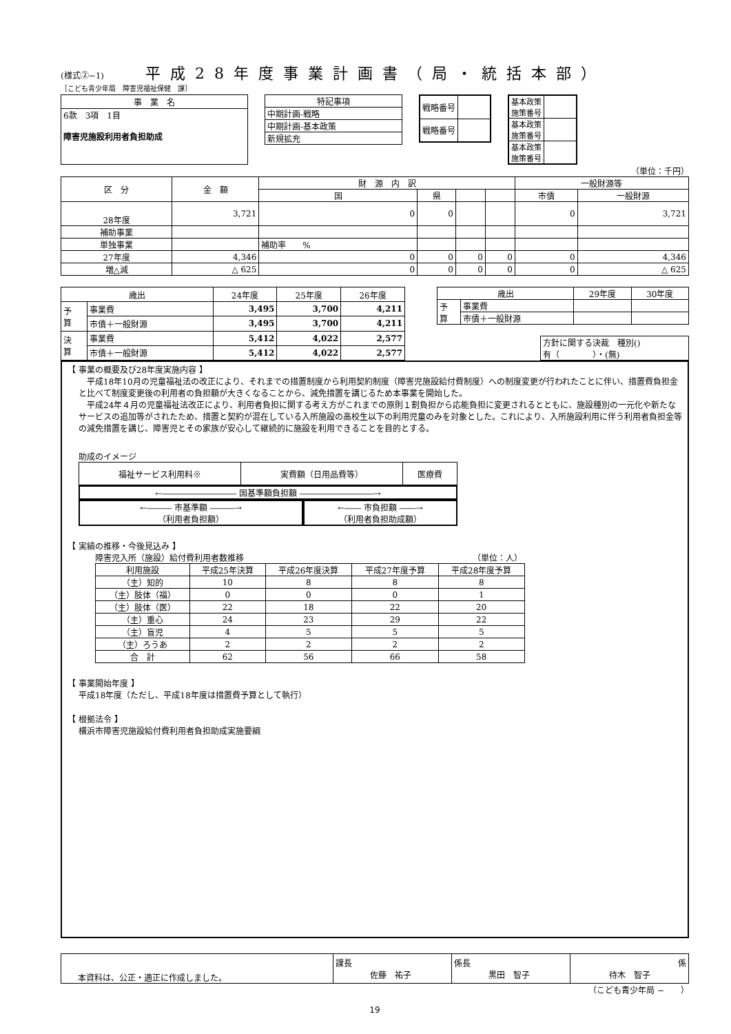(様式②−1) 平成28年度事業計画書（局・統括本部）
［こども青少年局　障害児福祉保健　課］
| 事 業 名 |
| 6款 3項 1目 障害児施設利用者負担助成 |
| 特記事項 |
| 中期計画-戦略 |
| 中期計画-基本政策 |
| 新規拡充 |
| 戦略番号 | |
| 戦略番号 | |
| 基本政策 施策番号 | |
| 基本政策 施策番号 | |
| 基本政策 施策番号 | |
（単位：千円）
| 区 分 | 金 額 | 財 源 内 訳 | | | | 一般財源等 | |
| | | 国 | 県 | | | 市債 | 一般財源 |
| 28年度 | 3,721 | 0 | 0 | | | 0 | 3,721 |
| 補助事業 | | | | | | | |
| 単独事業 | | 補助率 % | | | | | |
| 27年度 | 4,346 | 0 | 0 | 0 | 0 | 0 | 4,346 |
| 増△減 | △ 625 | 0 | 0 | 0 | 0 | 0 | △ 625 |
| 歳出 | | 24年度 | 25年度 | 26年度 |
| 予 算 | 事業費 | 3,495 | 3,700 | 4,211 |
| | 市債＋一般財源 | 3,495 | 3,700 | 4,211 |
| 決 算 | 事業費 | 5,412 | 4,022 | 2,577 |
| | 市債＋一般財源 | 5,412 | 4,022 | 2,577 |
| 歳出 | | 29年度 | 30年度 |
| 予 算 | 事業費 | | |
| | 市債＋一般財源 | | |
| 方針に関する決裁 種別() 有（ ）・(無) |
【 事業の概要及び28年度実施内容 】
　平成18年10月の児童福祉法の改正により、それまでの措置制度から利用契約制度（障害児施設給付費制度）への制度変更が行われたことに伴い、措置費負担金と比べて制度変更後の利用者の負担額が大きくなることから、減免措置を講じるため本事業を開始した。
　平成24年４月の児童福祉法改正により、利用者負担に関する考え方がこれまでの原則１割負担から応能負担に変更されるとともに、施設種別の一元化や新たなサービスの追加等がされたため、措置と契約が混在している入所施設の高校生以下の利用児童のみを対象とした。これにより、入所施設利用に伴う利用者負担金等の減免措置を講じ、障害児とその家族が安心して継続的に施設を利用できることを目的とする。
助成のイメージ
| 福祉サービス利用料※ | 実費額（日用品費等） | 医療費 |
←――――――――― 国基準額負担額 ―――――――――→
←――― 市基準額 ―――→
（利用者負担額）
←―― 市負担額 ――→
（利用者負担助成額）
【 実績の推移・今後見込み 】
障害児入所（施設）給付費利用者数推移 （単位：人）
| 利用施設 | 平成25年決算 | 平成26年度決算 | 平成27年度予算 | 平成28年度予算 |
| （主）知的 | 10 | 8 | 8 | 8 |
| （主）肢体（福） | 0 | 0 | 0 | 1 |
| （主）肢体（医） | 22 | 18 | 22 | 20 |
| （主）重心 | 24 | 23 | 29 | 22 |
| （主）盲児 | 4 | 5 | 5 | 5 |
| （主）ろうあ | 2 | 2 | 2 | 2 |
| 合 計 | 62 | 56 | 66 | 58 |
【 事業開始年度 】
平成18年度（ただし、平成18年度は措置費予算として執行）
【 根拠法令 】
横浜市障害児施設給付費利用者負担助成実施要綱
| 本資料は、公正・適正に作成しました。 | 課長 佐藤 祐子 | 係長 黒田 智子 | 係 待木 智子 |
（こども青少年局 −　　）
19